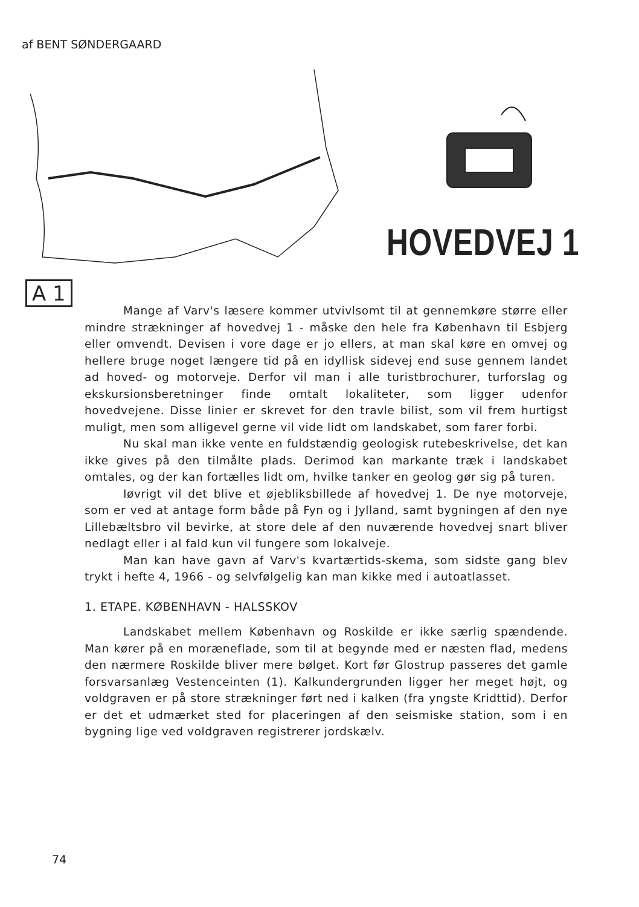af BENT SØNDERGAARD
HOVEDVEJ 1
A 1
Mange af Varv's læsere kommer utvivlsomt til at gennemkøre større eller mindre strækninger af hovedvej 1 - måske den hele fra København til Esbjerg eller omvendt. Devisen i vore dage er jo ellers, at man skal køre en omvej og hellere bruge noget længere tid på en idyllisk sidevej end suse gennem landet ad hoved- og motorveje. Derfor vil man i alle turistbrochurer, turforslag og ekskursionsberetninger finde omtalt lokaliteter, som ligger udenfor hovedvejene. Disse linier er skrevet for den travle bilist, som vil frem hurtigst muligt, men som alligevel gerne vil vide lidt om landskabet, som farer forbi.
Nu skal man ikke vente en fuldstændig geologisk rutebeskrivelse, det kan ikke gives på den tilmålte plads. Derimod kan markante træk i landskabet omtales, og der kan fortælles lidt om, hvilke tanker en geolog gør sig på turen.
Iøvrigt vil det blive et øjebliksbillede af hovedvej 1. De nye motorveje, som er ved at antage form både på Fyn og i Jylland, samt bygningen af den nye Lillebæltsbro vil bevirke, at store dele af den nuværende hovedvej snart bliver nedlagt eller i al fald kun vil fungere som lokalveje.
Man kan have gavn af Varv's kvartærtids-skema, som sidste gang blev trykt i hefte 4, 1966 - og selvfølgelig kan man kikke med i autoatlasset.
1. ETAPE. KØBENHAVN - HALSSKOV
Landskabet mellem København og Roskilde er ikke særlig spændende. Man kører på en moræneflade, som til at begynde med er næsten flad, medens den nærmere Roskilde bliver mere bølget. Kort før Glostrup passeres det gamle forsvarsanlæg Vestenceinten (1). Kalkundergrunden ligger her meget højt, og voldgraven er på store strækninger ført ned i kalken (fra yngste Kridttid). Derfor er det et udmærket sted for placeringen af den seismiske station, som i en bygning lige ved voldgraven registrerer jordskælv.
74